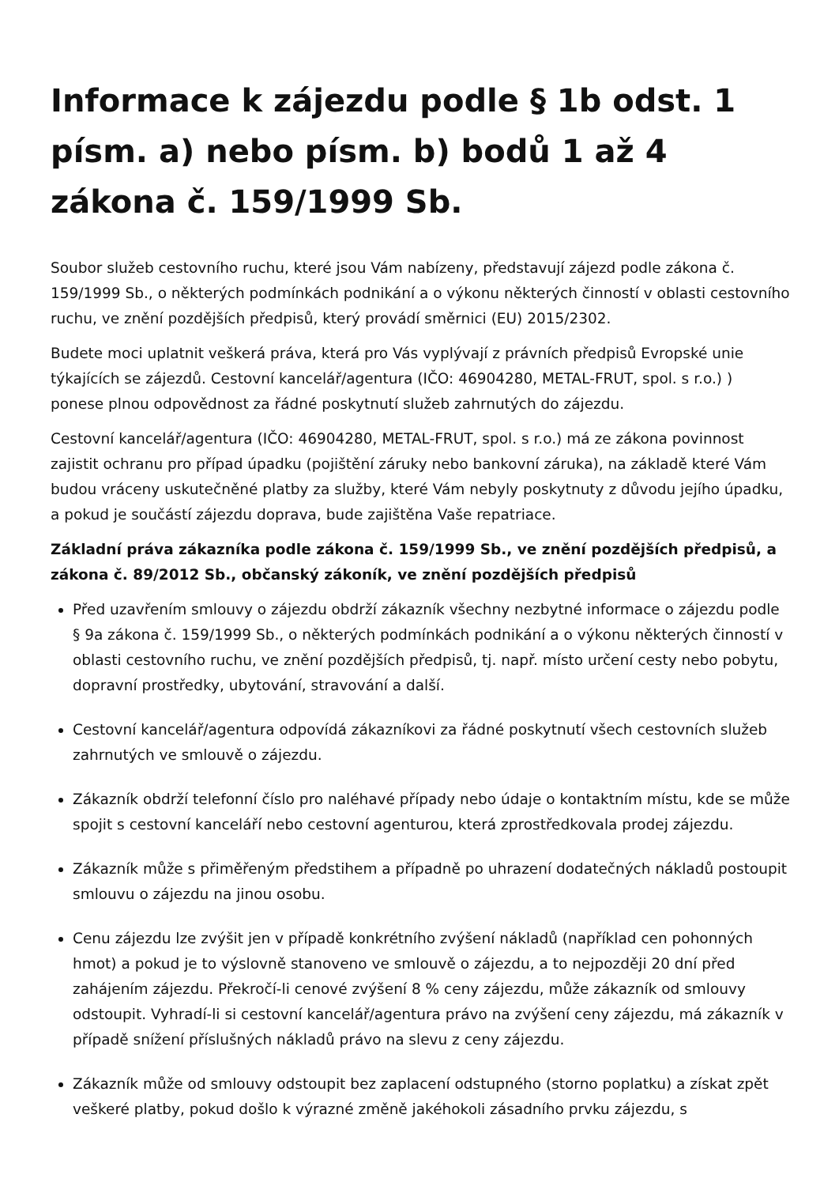Informace k zájezdu podle § 1b odst. 1 písm. a) nebo písm. b) bodů 1 až 4 zákona č. 159/1999 Sb.
Soubor služeb cestovního ruchu, které jsou Vám nabízeny, představují zájezd podle zákona č. 159/1999 Sb., o některých podmínkách podnikání a o výkonu některých činností v oblasti cestovního ruchu, ve znění pozdějších předpisů, který provádí směrnici (EU) 2015/2302.
Budete moci uplatnit veškerá práva, která pro Vás vyplývají z právních předpisů Evropské unie týkajících se zájezdů. Cestovní kancelář/agentura (IČO: 46904280, METAL-FRUT, spol. s r.o.) ) ponese plnou odpovědnost za řádné poskytnutí služeb zahrnutých do zájezdu.
Cestovní kancelář/agentura (IČO: 46904280, METAL-FRUT, spol. s r.o.) má ze zákona povinnost zajistit ochranu pro případ úpadku (pojištění záruky nebo bankovní záruka), na základě které Vám budou vráceny uskutečněné platby za služby, které Vám nebyly poskytnuty z důvodu jejího úpadku, a pokud je součástí zájezdu doprava, bude zajištěna Vaše repatriace.
Základní práva zákazníka podle zákona č. 159/1999 Sb., ve znění pozdějších předpisů, a zákona č. 89/2012 Sb., občanský zákoník, ve znění pozdějších předpisů
Před uzavřením smlouvy o zájezdu obdrží zákazník všechny nezbytné informace o zájezdu podle § 9a zákona č. 159/1999 Sb., o některých podmínkách podnikání a o výkonu některých činností v oblasti cestovního ruchu, ve znění pozdějších předpisů, tj. např. místo určení cesty nebo pobytu, dopravní prostředky, ubytování, stravování a další.
Cestovní kancelář/agentura odpovídá zákazníkovi za řádné poskytnutí všech cestovních služeb zahrnutých ve smlouvě o zájezdu.
Zákazník obdrží telefonní číslo pro naléhavé případy nebo údaje o kontaktním místu, kde se může spojit s cestovní kanceláří nebo cestovní agenturou, která zprostředkovala prodej zájezdu.
Zákazník může s přiměřeným předstihem a případně po uhrazení dodatečných nákladů postoupit smlouvu o zájezdu na jinou osobu.
Cenu zájezdu lze zvýšit jen v případě konkrétního zvýšení nákladů (například cen pohonných hmot) a pokud je to výslovně stanoveno ve smlouvě o zájezdu, a to nejpozději 20 dní před zahájením zájezdu. Překročí-li cenové zvýšení 8 % ceny zájezdu, může zákazník od smlouvy odstoupit. Vyhradí-li si cestovní kancelář/agentura právo na zvýšení ceny zájezdu, má zákazník v případě snížení příslušných nákladů právo na slevu z ceny zájezdu.
Zákazník může od smlouvy odstoupit bez zaplacení odstupného (storno poplatku) a získat zpět veškeré platby, pokud došlo k výrazné změně jakéhokoli zásadního prvku zájezdu, s